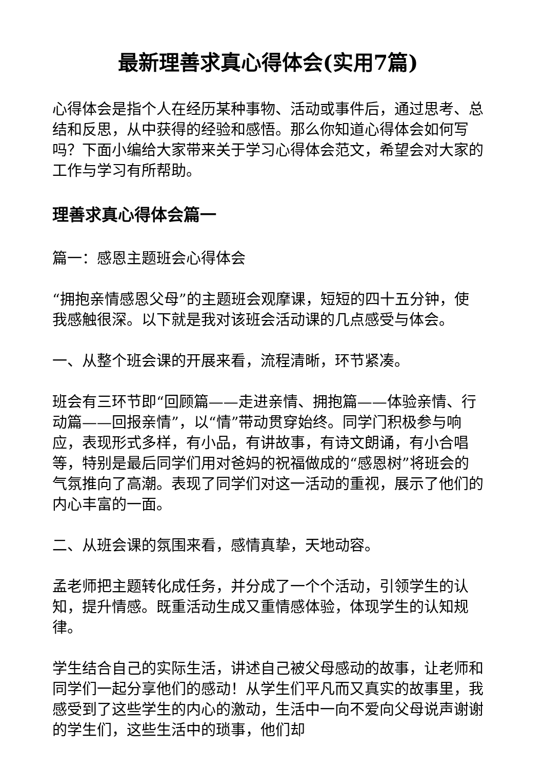最新理善求真心得体会(实用7篇)
心得体会是指个人在经历某种事物、活动或事件后，通过思考、总结和反思，从中获得的经验和感悟。那么你知道心得体会如何写吗？下面小编给大家带来关于学习心得体会范文，希望会对大家的工作与学习有所帮助。
理善求真心得体会篇一
篇一：感恩主题班会心得体会
“拥抱亲情感恩父母”的主题班会观摩课，短短的四十五分钟，使我感触很深。以下就是我对该班会活动课的几点感受与体会。
一、从整个班会课的开展来看，流程清晰，环节紧凑。
班会有三环节即“回顾篇——走进亲情、拥抱篇——体验亲情、行动篇——回报亲情”，以“情”带动贯穿始终。同学门积极参与响应，表现形式多样，有小品，有讲故事，有诗文朗诵，有小合唱等，特别是最后同学们用对爸妈的祝福做成的“感恩树”将班会的气氛推向了高潮。表现了同学们对这一活动的重视，展示了他们的内心丰富的一面。
二、从班会课的氛围来看，感情真挚，天地动容。
孟老师把主题转化成任务，并分成了一个个活动，引领学生的认知，提升情感。既重活动生成又重情感体验，体现学生的认知规律。
学生结合自己的实际生活，讲述自己被父母感动的故事，让老师和同学们一起分享他们的感动！从学生们平凡而又真实的故事里，我感受到了这些学生的内心的激动，生活中一向不爱向父母说声谢谢的学生们，这些生活中的琐事，他们却